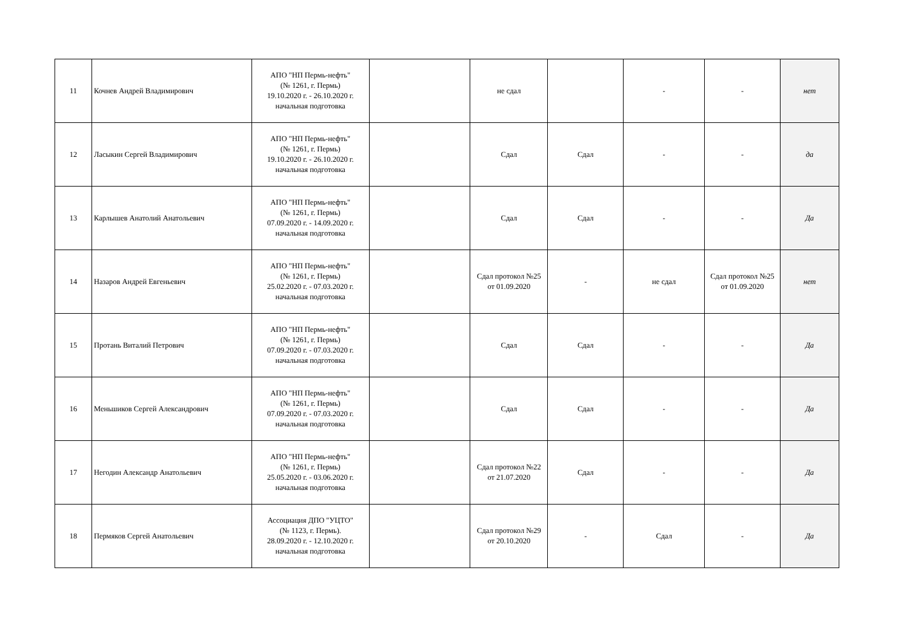| 11 | Кочнев Андрей Владимирович | АПО "НП Пермь-нефть" (№ 1261, г. Пермь) 19.10.2020 г. - 26.10.2020 г. начальная подготовка | | не сдал | | - | - | нет |
| 12 | Ласыкин Сергей Владимирович | АПО "НП Пермь-нефть" (№ 1261, г. Пермь) 19.10.2020 г. - 26.10.2020 г. начальная подготовка | | Сдал | Сдал | - | - | да |
| 13 | Карлышев Анатолий Анатольевич | АПО "НП Пермь-нефть" (№ 1261, г. Пермь) 07.09.2020 г. - 14.09.2020 г. начальная подготовка | | Сдал | Сдал | - | - | Да |
| 14 | Назаров Андрей Евгеньевич | АПО "НП Пермь-нефть" (№ 1261, г. Пермь) 25.02.2020 г. - 07.03.2020 г. начальная подготовка | | Сдал протокол №25 от 01.09.2020 | - | не сдал | Сдал протокол №25 от 01.09.2020 | нет |
| 15 | Протань Виталий Петрович | АПО "НП Пермь-нефть" (№ 1261, г. Пермь) 07.09.2020 г. - 07.03.2020 г. начальная подготовка | | Сдал | Сдал | - | - | Да |
| 16 | Меньшиков Сергей Александрович | АПО "НП Пермь-нефть" (№ 1261, г. Пермь) 07.09.2020 г. - 07.03.2020 г. начальная подготовка | | Сдал | Сдал | - | - | Да |
| 17 | Негодин Александр Анатольевич | АПО "НП Пермь-нефть" (№ 1261, г. Пермь) 25.05.2020 г. - 03.06.2020 г. начальная подготовка | | Сдал протокол №22 от 21.07.2020 | Сдал | - | - | Да |
| 18 | Пермяков Сергей Анатольевич | Ассоциация ДПО "УЦТО" (№ 1123, г. Пермь). 28.09.2020 г. - 12.10.2020 г. начальная подготовка | | Сдал протокол №29 от 20.10.2020 | - | Сдал | - | Да |